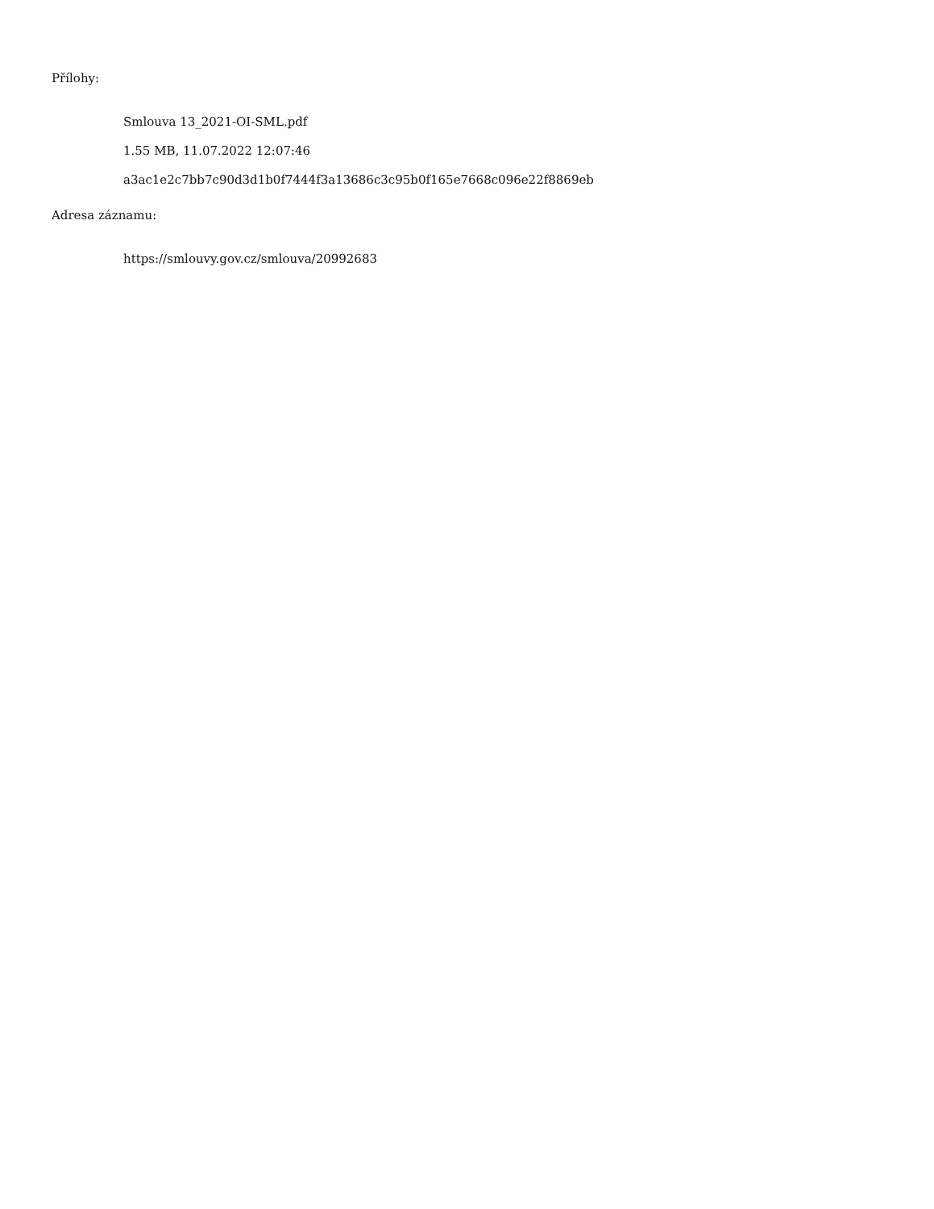Přílohy:
Smlouva 13_2021-OI-SML.pdf
1.55 MB, 11.07.2022 12:07:46
a3ac1e2c7bb7c90d3d1b0f7444f3a13686c3c95b0f165e7668c096e22f8869eb
Adresa záznamu:
https://smlouvy.gov.cz/smlouva/20992683